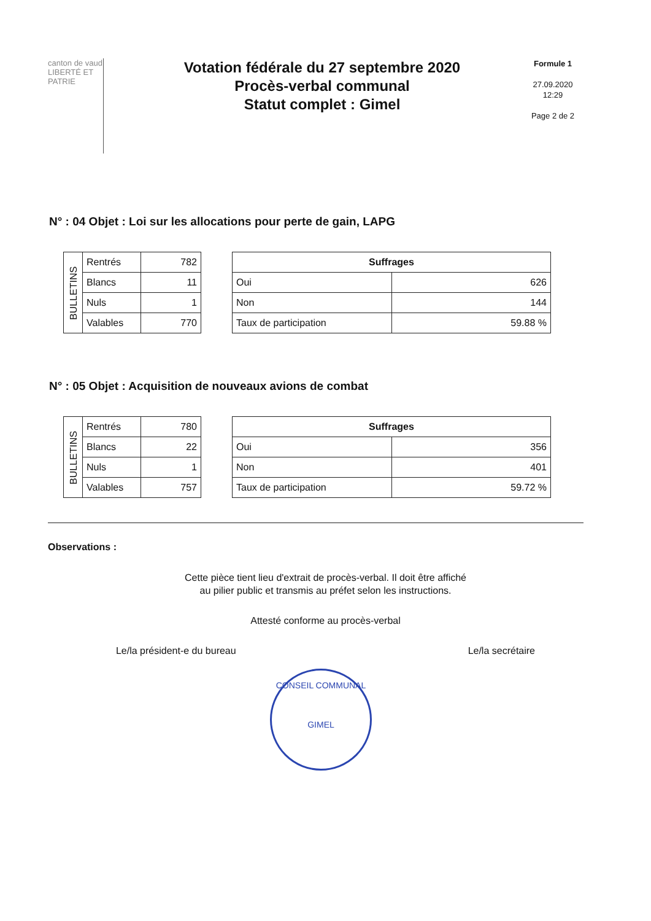canton de vaud
LIBERTÉ ET PATRIE
Votation fédérale du 27 septembre 2020
Procès-verbal communal
Statut complet : Gimel
Formule 1
27.09.2020
12:29
Page 2 de 2
N° : 04 Objet : Loi sur les allocations pour perte de gain, LAPG
| BULLETINS | Rentrés | 782 |
| | Blancs | 11 |
| | Nuls | 1 |
| | Valables | 770 |
| Suffrages | |
| --- | --- |
| Oui | 626 |
| Non | 144 |
| Taux de participation | 59.88 % |
N° : 05 Objet : Acquisition de nouveaux avions de combat
| BULLETINS | Rentrés | 780 |
| | Blancs | 22 |
| | Nuls | 1 |
| | Valables | 757 |
| Suffrages | |
| --- | --- |
| Oui | 356 |
| Non | 401 |
| Taux de participation | 59.72 % |
Observations :
Cette pièce tient lieu d'extrait de procès-verbal. Il doit être affiché
au pilier public et transmis au préfet selon les instructions.
Attesté conforme au procès-verbal
Le/la président-e du bureau Le/la secrétaire
CONSEIL COMMUNAL
GIMEL